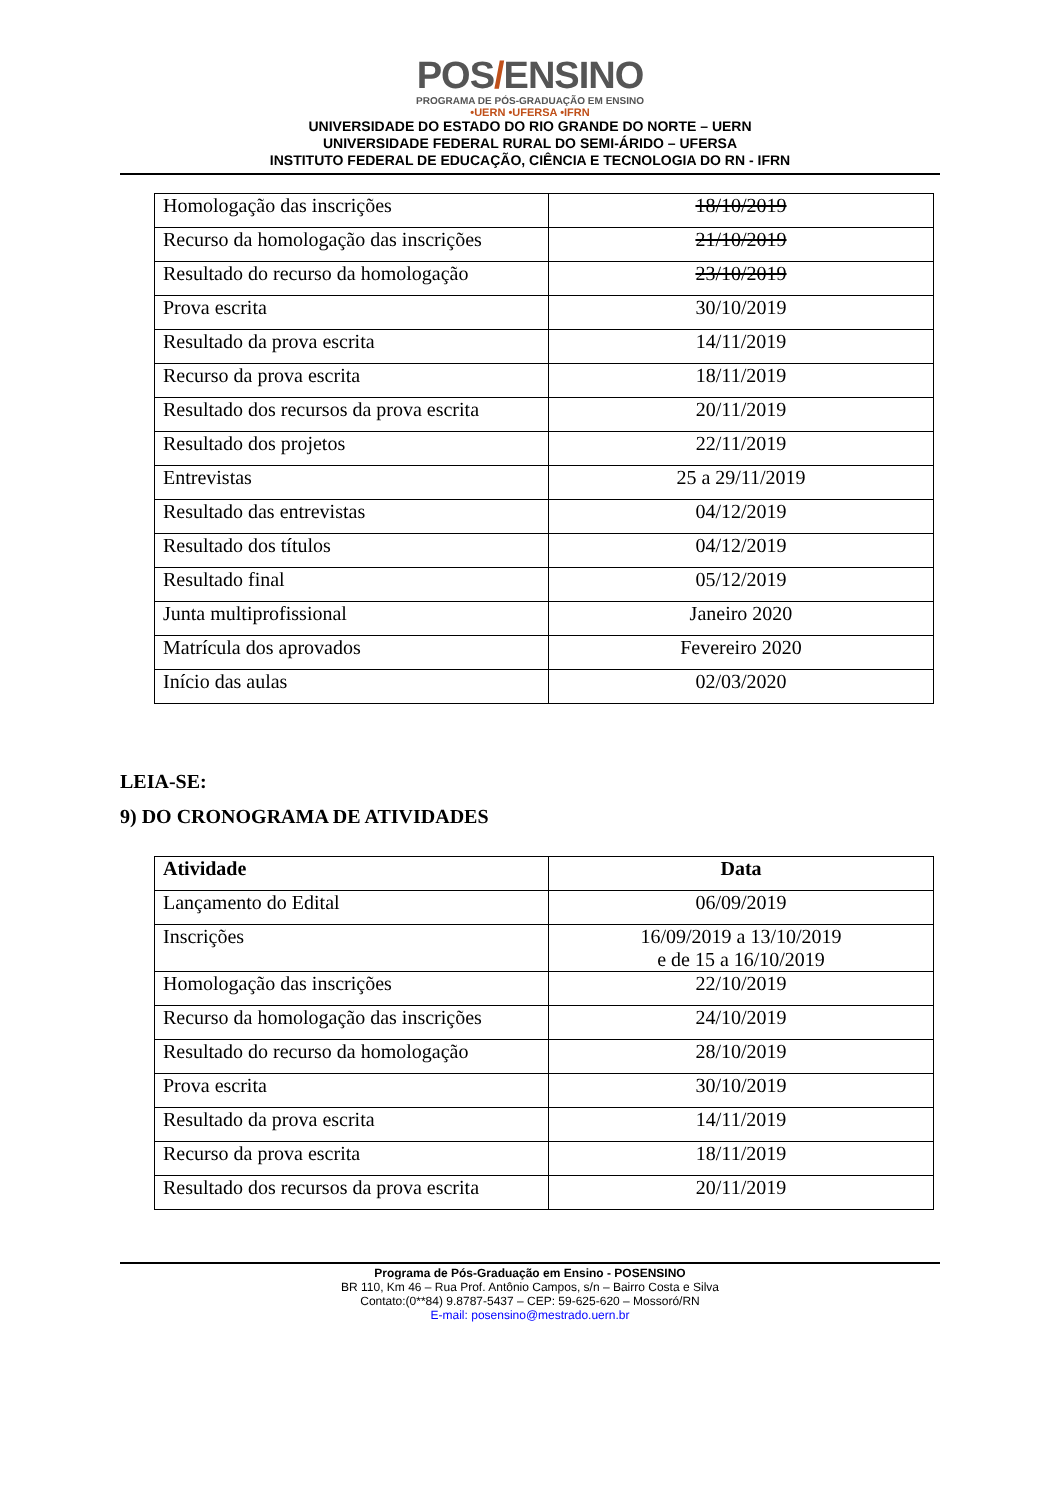POS/ENSINO
PROGRAMA DE PÓS-GRADUAÇÃO EM ENSINO
•UERN •UFERSA •IFRN
UNIVERSIDADE DO ESTADO DO RIO GRANDE DO NORTE – UERN
UNIVERSIDADE FEDERAL RURAL DO SEMI-ÁRIDO – UFERSA
INSTITUTO FEDERAL DE EDUCAÇÃO, CIÊNCIA E TECNOLOGIA DO RN - IFRN
| Homologação das inscrições | 18/10/2019 |
| Recurso da homologação das inscrições | 21/10/2019 |
| Resultado do recurso da homologação | 23/10/2019 |
| Prova escrita | 30/10/2019 |
| Resultado da prova escrita | 14/11/2019 |
| Recurso da prova escrita | 18/11/2019 |
| Resultado dos recursos da prova escrita | 20/11/2019 |
| Resultado dos projetos | 22/11/2019 |
| Entrevistas | 25 a 29/11/2019 |
| Resultado das entrevistas | 04/12/2019 |
| Resultado dos títulos | 04/12/2019 |
| Resultado final | 05/12/2019 |
| Junta multiprofissional | Janeiro 2020 |
| Matrícula dos aprovados | Fevereiro 2020 |
| Início das aulas | 02/03/2020 |
LEIA-SE:
9) DO CRONOGRAMA DE ATIVIDADES
| Atividade | Data |
| --- | --- |
| Lançamento do Edital | 06/09/2019 |
| Inscrições | 16/09/2019 a 13/10/2019 e de 15 a 16/10/2019 |
| Homologação das inscrições | 22/10/2019 |
| Recurso da homologação das inscrições | 24/10/2019 |
| Resultado do recurso da homologação | 28/10/2019 |
| Prova escrita | 30/10/2019 |
| Resultado da prova escrita | 14/11/2019 |
| Recurso da prova escrita | 18/11/2019 |
| Resultado dos recursos da prova escrita | 20/11/2019 |
Programa de Pós-Graduação em Ensino - POSENSINO
BR 110, Km 46 – Rua Prof. Antônio Campos, s/n – Bairro Costa e Silva
Contato:(0**84) 9.8787-5437 – CEP: 59-625-620 – Mossoró/RN
E-mail: posensino@mestrado.uern.br